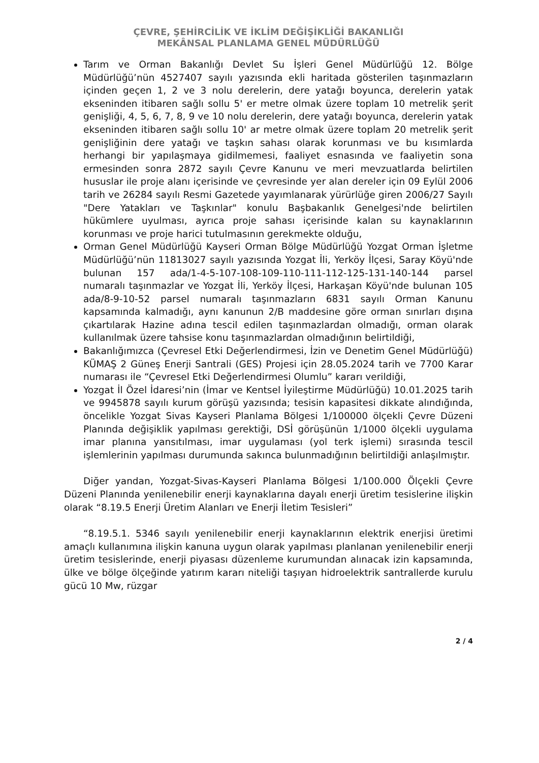ÇEVRE, ŞEHİRCİLİK VE İKLİM DEĞİŞİKLİĞİ BAKANLIĞI
MEKÂNSAL PLANLAMA GENEL MÜDÜRLÜĞÜ
Tarım ve Orman Bakanlığı Devlet Su İşleri Genel Müdürlüğü 12. Bölge Müdürlüğü’nün 4527407 sayılı yazısında ekli haritada gösterilen taşınmazların içinden geçen 1, 2 ve 3 nolu derelerin, dere yatağı boyunca, derelerin yatak ekseninden itibaren sağlı sollu 5' er metre olmak üzere toplam 10 metrelik şerit genişliği, 4, 5, 6, 7, 8, 9 ve 10 nolu derelerin, dere yatağı boyunca, derelerin yatak ekseninden itibaren sağlı sollu 10' ar metre olmak üzere toplam 20 metrelik şerit genişliğinin dere yatağı ve taşkın sahası olarak korunması ve bu kısımlarda herhangi bir yapılaşmaya gidilmemesi, faaliyet esnasında ve faaliyetin sona ermesinden sonra 2872 sayılı Çevre Kanunu ve meri mevzuatlarda belirtilen hususlar ile proje alanı içerisinde ve çevresinde yer alan dereler için 09 Eylül 2006 tarih ve 26284 sayılı Resmi Gazetede yayımlanarak yürürlüğe giren 2006/27 Sayılı "Dere Yatakları ve Taşkınlar" konulu Başbakanlık Genelgesi'nde belirtilen hükümlere uyulması, ayrıca proje sahası içerisinde kalan su kaynaklarının korunması ve proje harici tutulmasının gerekmekte olduğu,
Orman Genel Müdürlüğü Kayseri Orman Bölge Müdürlüğü Yozgat Orman İşletme Müdürlüğü’nün 11813027 sayılı yazısında Yozgat İli, Yerköy İlçesi, Saray Köyü'nde bulunan 157 ada/1-4-5-107-108-109-110-111-112-125-131-140-144 parsel numaralı taşınmazlar ve Yozgat İli, Yerköy İlçesi, Harkaşan Köyü'nde bulunan 105 ada/8-9-10-52 parsel numaralı taşınmazların 6831 sayılı Orman Kanunu kapsamında kalmadığı, aynı kanunun 2/B maddesine göre orman sınırları dışına çıkartılarak Hazine adına tescil edilen taşınmazlardan olmadığı, orman olarak kullanılmak üzere tahsise konu taşınmazlardan olmadığının belirtildiği,
Bakanlığımızca (Çevresel Etki Değerlendirmesi, İzin ve Denetim Genel Müdürlüğü) KÜMAŞ 2 Güneş Enerji Santrali (GES) Projesi için 28.05.2024 tarih ve 7700 Karar numarası ile “Çevresel Etki Değerlendirmesi Olumlu” kararı verildiği,
Yozgat İl Özel İdaresi’nin (İmar ve Kentsel İyileştirme Müdürlüğü) 10.01.2025 tarih ve 9945878 sayılı kurum görüşü yazısında; tesisin kapasitesi dikkate alındığında, öncelikle Yozgat Sivas Kayseri Planlama Bölgesi 1/100000 ölçekli Çevre Düzeni Planında değişiklik yapılması gerektiği, DSİ görüşünün 1/1000 ölçekli uygulama imar planına yansıtılması, imar uygulaması (yol terk işlemi) sırasında tescil işlemlerinin yapılması durumunda sakınca bulunmadığının belirtildiği anlaşılmıştır.
Diğer yandan, Yozgat-Sivas-Kayseri Planlama Bölgesi 1/100.000 Ölçekli Çevre Düzeni Planında yenilenebilir enerji kaynaklarına dayalı enerji üretim tesislerine ilişkin olarak “8.19.5 Enerji Üretim Alanları ve Enerji İletim Tesisleri”
“8.19.5.1. 5346 sayılı yenilenebilir enerji kaynaklarının elektrik enerjisi üretimi amaçlı kullanımına ilişkin kanuna uygun olarak yapılması planlanan yenilenebilir enerji üretim tesislerinde, enerji piyasası düzenleme kurumundan alınacak izin kapsamında, ülke ve bölge ölçeğinde yatırım kararı niteliği taşıyan hidroelektrik santrallerde kurulu gücü 10 Mw, rüzgar
2 / 4